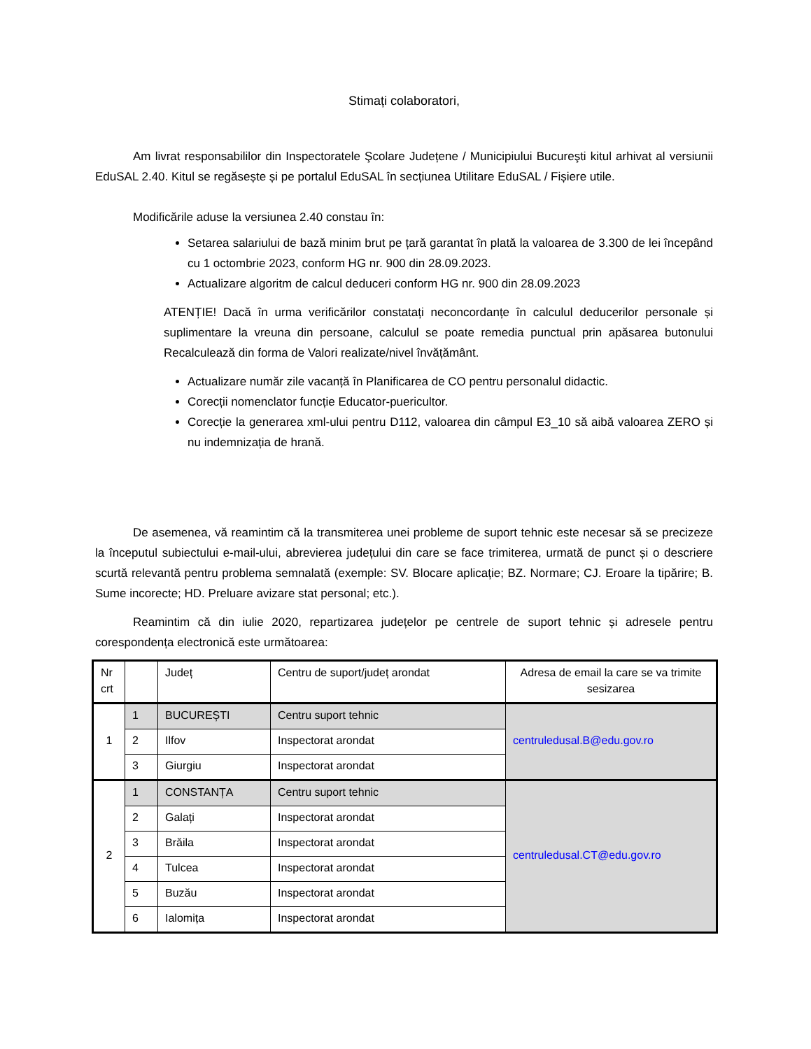Stimați colaboratori,
Am livrat responsabililor din Inspectoratele Şcolare Județene / Municipiului Bucureşti kitul arhivat al versiunii EduSAL 2.40. Kitul se regăsește și pe portalul EduSAL în secțiunea Utilitare EduSAL / Fișiere utile.
Modificările aduse la versiunea 2.40 constau în:
Setarea salariului de bază minim brut pe țară garantat în plată la valoarea de 3.300 de lei începând cu 1 octombrie 2023, conform HG nr. 900 din 28.09.2023.
Actualizare algoritm de calcul deduceri conform HG nr. 900 din 28.09.2023
ATENȚIE! Dacă în urma verificărilor constatați neconcordanțe în calculul deducerilor personale și suplimentare la vreuna din persoane, calculul se poate remedia punctual prin apăsarea butonului Recalculează din forma de Valori realizate/nivel învățământ.
Actualizare număr zile vacanță în Planificarea de CO pentru personalul didactic.
Corecții nomenclator funcție Educator-puericultor.
Corecție la generarea xml-ului pentru D112, valoarea din câmpul E3_10 să aibă valoarea ZERO și nu indemnizația de hrană.
De asemenea, vă reamintim că la transmiterea unei probleme de suport tehnic este necesar să se precizeze la începutul subiectului e-mail-ului, abrevierea județului din care se face trimiterea, urmată de punct și o descriere scurtă relevantă pentru problema semnalată (exemple: SV. Blocare aplicație; BZ. Normare; CJ. Eroare la tipărire; B. Sume incorecte; HD. Preluare avizare stat personal; etc.).
Reamintim că din iulie 2020, repartizarea județelor pe centrele de suport tehnic și adresele pentru corespondența electronică este următoarea:
| Nr crt | | Județ | Centru de suport/județ arondat | Adresa de email la care se va trimite sesizarea |
| --- | --- | --- | --- | --- |
| 1 | 1 | BUCUREȘTI | Centru suport tehnic | centruledusal.B@edu.gov.ro |
| | 2 | Ilfov | Inspectorat arondat | |
| | 3 | Giurgiu | Inspectorat arondat | |
| 2 | 1 | CONSTANȚA | Centru suport tehnic | centruledusal.CT@edu.gov.ro |
| | 2 | Galați | Inspectorat arondat | |
| | 3 | Brăila | Inspectorat arondat | |
| | 4 | Tulcea | Inspectorat arondat | |
| | 5 | Buzău | Inspectorat arondat | |
| | 6 | Ialomița | Inspectorat arondat | |